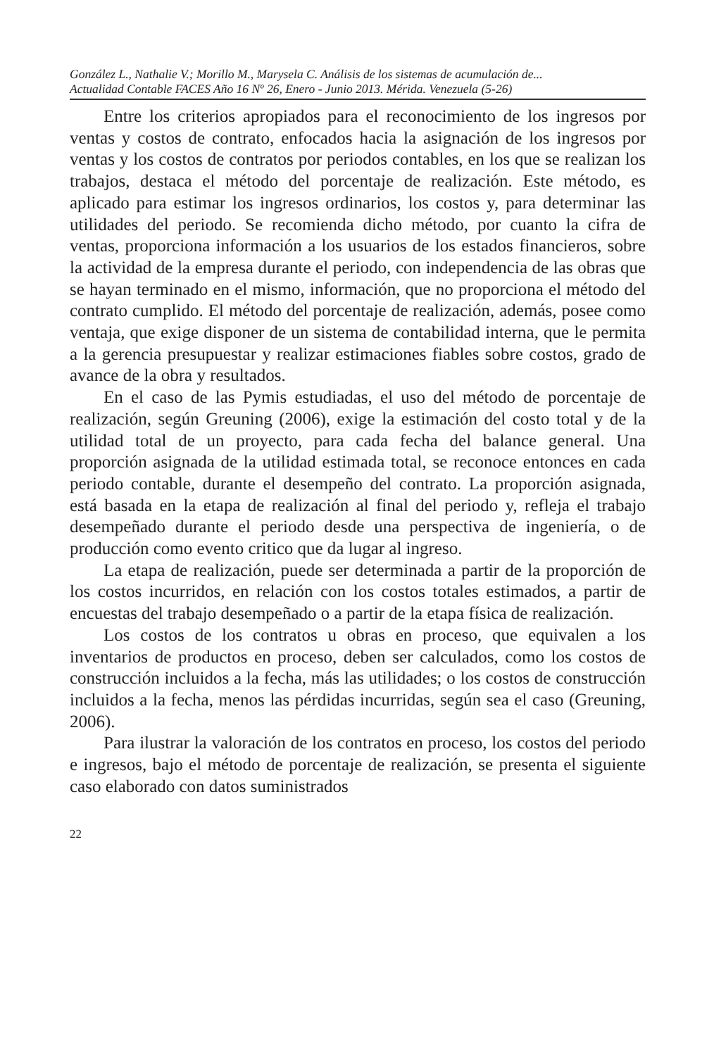González L., Nathalie V.; Morillo M., Marysela C. Análisis de los sistemas de acumulación de...
Actualidad Contable FACES Año 16 Nº 26, Enero - Junio 2013. Mérida. Venezuela (5-26)
Entre los criterios apropiados para el reconocimiento de los ingresos por ventas y costos de contrato, enfocados hacia la asignación de los ingresos por ventas y los costos de contratos por periodos contables, en los que se realizan los trabajos, destaca el método del porcentaje de realización. Este método, es aplicado para estimar los ingresos ordinarios, los costos y, para determinar las utilidades del periodo. Se recomienda dicho método, por cuanto la cifra de ventas, proporciona información a los usuarios de los estados financieros, sobre la actividad de la empresa durante el periodo, con independencia de las obras que se hayan terminado en el mismo, información, que no proporciona el método del contrato cumplido. El método del porcentaje de realización, además, posee como ventaja, que exige disponer de un sistema de contabilidad interna, que le permita a la gerencia presupuestar y realizar estimaciones fiables sobre costos, grado de avance de la obra y resultados.
En el caso de las Pymis estudiadas, el uso del método de porcentaje de realización, según Greuning (2006), exige la estimación del costo total y de la utilidad total de un proyecto, para cada fecha del balance general. Una proporción asignada de la utilidad estimada total, se reconoce entonces en cada periodo contable, durante el desempeño del contrato. La proporción asignada, está basada en la etapa de realización al final del periodo y, refleja el trabajo desempeñado durante el periodo desde una perspectiva de ingeniería, o de producción como evento critico que da lugar al ingreso.
La etapa de realización, puede ser determinada a partir de la proporción de los costos incurridos, en relación con los costos totales estimados, a partir de encuestas del trabajo desempeñado o a partir de la etapa física de realización.
Los costos de los contratos u obras en proceso, que equivalen a los inventarios de productos en proceso, deben ser calculados, como los costos de construcción incluidos a la fecha, más las utilidades; o los costos de construcción incluidos a la fecha, menos las pérdidas incurridas, según sea el caso (Greuning, 2006).
Para ilustrar la valoración de los contratos en proceso, los costos del periodo e ingresos, bajo el método de porcentaje de realización, se presenta el siguiente caso elaborado con datos suministrados
22